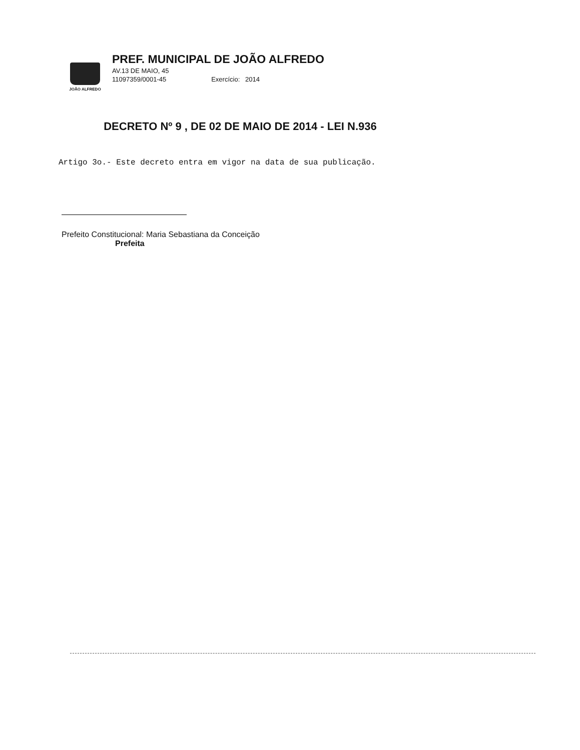JOÃO ALFREDO
PREF. MUNICIPAL DE JOÃO ALFREDO
AV.13 DE MAIO, 45
11097359/0001-45 Exercício: 2014
DECRETO Nº 9 , DE 02 DE MAIO DE 2014 - LEI N.936
Artigo 3o.- Este decreto entra em vigor na data de sua publicação.
Prefeito Constitucional: Maria Sebastiana da Conceição
Prefeita